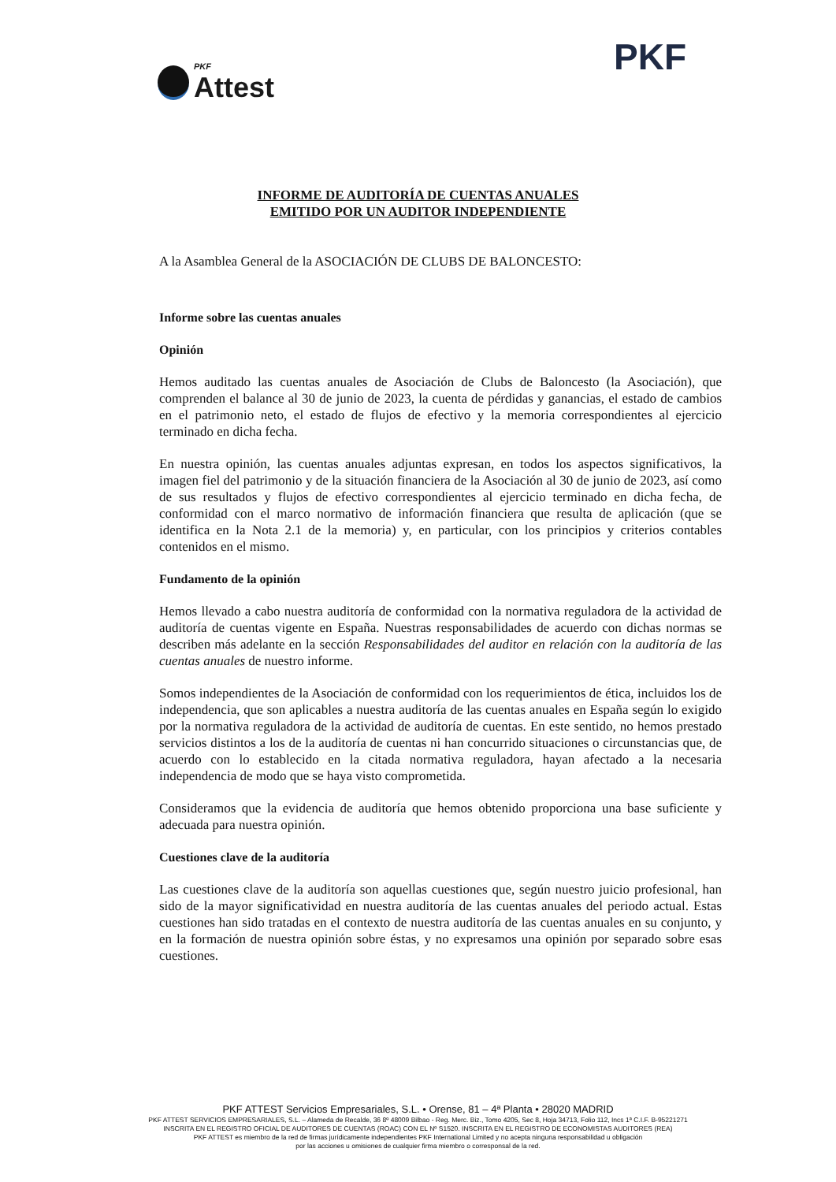PKF
Attest
PKF
INFORME DE AUDITORÍA DE CUENTAS ANUALES
EMITIDO POR UN AUDITOR INDEPENDIENTE
A la Asamblea General de la ASOCIACIÓN DE CLUBS DE BALONCESTO:
Informe sobre las cuentas anuales
Opinión
Hemos auditado las cuentas anuales de Asociación de Clubs de Baloncesto (la Asociación), que comprenden el balance al 30 de junio de 2023, la cuenta de pérdidas y ganancias, el estado de cambios en el patrimonio neto, el estado de flujos de efectivo y la memoria correspondientes al ejercicio terminado en dicha fecha.
En nuestra opinión, las cuentas anuales adjuntas expresan, en todos los aspectos significativos, la imagen fiel del patrimonio y de la situación financiera de la Asociación al 30 de junio de 2023, así como de sus resultados y flujos de efectivo correspondientes al ejercicio terminado en dicha fecha, de conformidad con el marco normativo de información financiera que resulta de aplicación (que se identifica en la Nota 2.1 de la memoria) y, en particular, con los principios y criterios contables contenidos en el mismo.
Fundamento de la opinión
Hemos llevado a cabo nuestra auditoría de conformidad con la normativa reguladora de la actividad de auditoría de cuentas vigente en España. Nuestras responsabilidades de acuerdo con dichas normas se describen más adelante en la sección Responsabilidades del auditor en relación con la auditoría de las cuentas anuales de nuestro informe.
Somos independientes de la Asociación de conformidad con los requerimientos de ética, incluidos los de independencia, que son aplicables a nuestra auditoría de las cuentas anuales en España según lo exigido por la normativa reguladora de la actividad de auditoría de cuentas. En este sentido, no hemos prestado servicios distintos a los de la auditoría de cuentas ni han concurrido situaciones o circunstancias que, de acuerdo con lo establecido en la citada normativa reguladora, hayan afectado a la necesaria independencia de modo que se haya visto comprometida.
Consideramos que la evidencia de auditoría que hemos obtenido proporciona una base suficiente y adecuada para nuestra opinión.
Cuestiones clave de la auditoría
Las cuestiones clave de la auditoría son aquellas cuestiones que, según nuestro juicio profesional, han sido de la mayor significatividad en nuestra auditoría de las cuentas anuales del periodo actual. Estas cuestiones han sido tratadas en el contexto de nuestra auditoría de las cuentas anuales en su conjunto, y en la formación de nuestra opinión sobre éstas, y no expresamos una opinión por separado sobre esas cuestiones.
PKF ATTEST Servicios Empresariales, S.L. • Orense, 81 – 4ª Planta • 28020 MADRID
PKF ATTEST SERVICIOS EMPRESARIALES, S.L. – Alameda de Recalde, 36 8º 48009 Bilbao - Reg. Merc. Biz., Tomo 4205, Sec 8, Hoja 34713, Folio 112, Incs 1ª C.I.F. B-95221271
INSCRITA EN EL REGISTRO OFICIAL DE AUDITORES DE CUENTAS (ROAC) CON EL Nº S1520. INSCRITA EN EL REGISTRO DE ECONOMISTAS AUDITORES (REA)
PKF ATTEST es miembro de la red de firmas jurídicamente independientes PKF International Limited y no acepta ninguna responsabilidad u obligación
por las acciones u omisiones de cualquier firma miembro o corresponsal de la red.